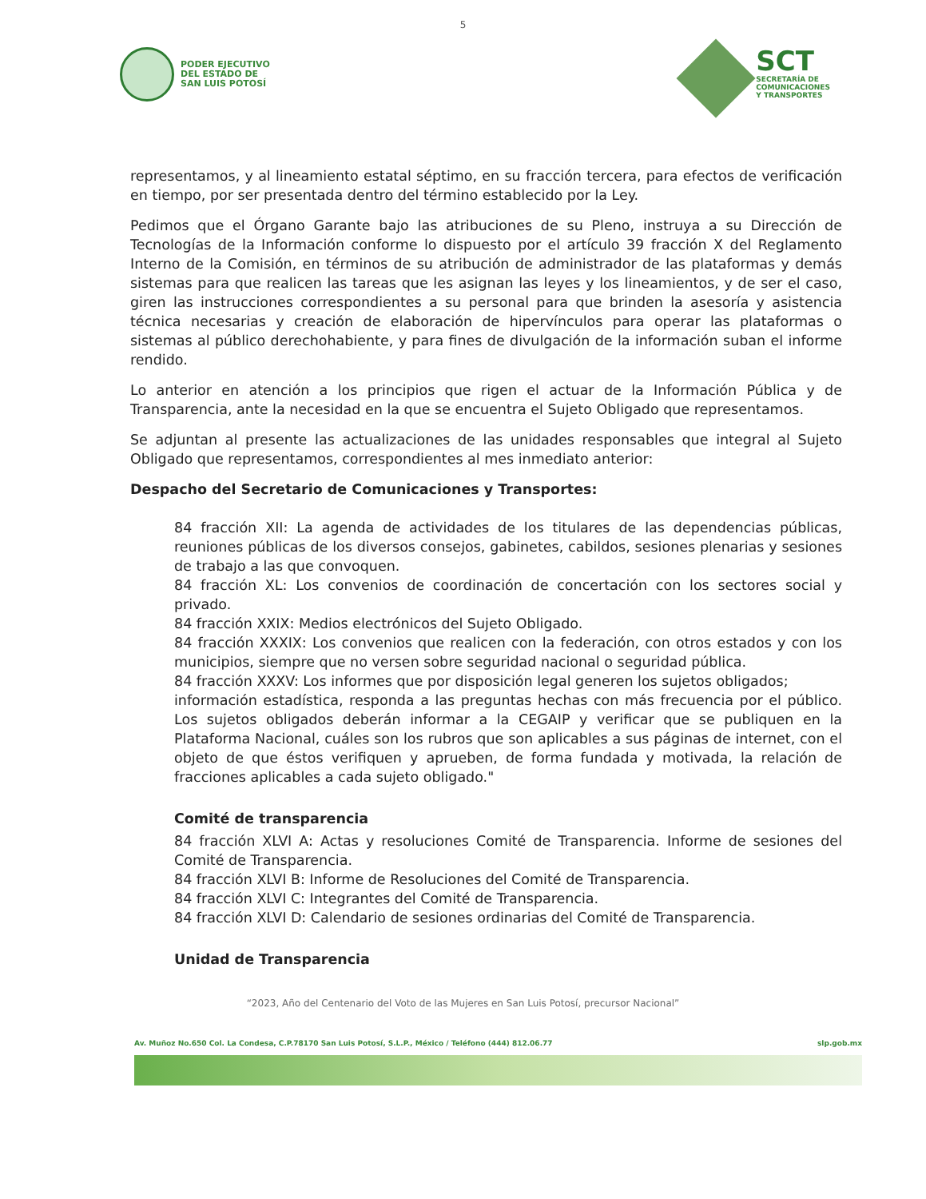5
PODER EJECUTIVO
DEL ESTADO DE
SAN LUIS POTOSÍ
SCT
SECRETARÍA DE
COMUNICACIONES
Y TRANSPORTES
representamos, y al lineamiento estatal séptimo, en su fracción tercera, para efectos de verificación en tiempo, por ser presentada dentro del término establecido por la Ley.
Pedimos que el Órgano Garante bajo las atribuciones de su Pleno, instruya a su Dirección de Tecnologías de la Información conforme lo dispuesto por el artículo 39 fracción X del Reglamento Interno de la Comisión, en términos de su atribución de administrador de las plataformas y demás sistemas para que realicen las tareas que les asignan las leyes y los lineamientos, y de ser el caso, giren las instrucciones correspondientes a su personal para que brinden la asesoría y asistencia técnica necesarias y creación de elaboración de hipervínculos para operar las plataformas o sistemas al público derechohabiente, y para fines de divulgación de la información suban el informe rendido.
Lo anterior en atención a los principios que rigen el actuar de la Información Pública y de Transparencia, ante la necesidad en la que se encuentra el Sujeto Obligado que representamos.
Se adjuntan al presente las actualizaciones de las unidades responsables que integral al Sujeto Obligado que representamos, correspondientes al mes inmediato anterior:
Despacho del Secretario de Comunicaciones y Transportes:
84 fracción XII: La agenda de actividades de los titulares de las dependencias públicas, reuniones públicas de los diversos consejos, gabinetes, cabildos, sesiones plenarias y sesiones de trabajo a las que convoquen.
84 fracción XL: Los convenios de coordinación de concertación con los sectores social y privado.
84 fracción XXIX: Medios electrónicos del Sujeto Obligado.
84 fracción XXXIX: Los convenios que realicen con la federación, con otros estados y con los municipios, siempre que no versen sobre seguridad nacional o seguridad pública.
84 fracción XXXV: Los informes que por disposición legal generen los sujetos obligados;
información estadística, responda a las preguntas hechas con más frecuencia por el público. Los sujetos obligados deberán informar a la CEGAIP y verificar que se publiquen en la Plataforma Nacional, cuáles son los rubros que son aplicables a sus páginas de internet, con el objeto de que éstos verifiquen y aprueben, de forma fundada y motivada, la relación de fracciones aplicables a cada sujeto obligado."
Comité de transparencia
84 fracción XLVI A: Actas y resoluciones Comité de Transparencia. Informe de sesiones del Comité de Transparencia.
84 fracción XLVI B: Informe de Resoluciones del Comité de Transparencia.
84 fracción XLVI C: Integrantes del Comité de Transparencia.
84 fracción XLVI D: Calendario de sesiones ordinarias del Comité de Transparencia.
Unidad de Transparencia
“2023, Año del Centenario del Voto de las Mujeres en San Luis Potosí, precursor Nacional”
Av. Muñoz No.650 Col. La Condesa, C.P.78170 San Luis Potosí, S.L.P., México / Teléfono (444) 812.06.77 slp.gob.mx